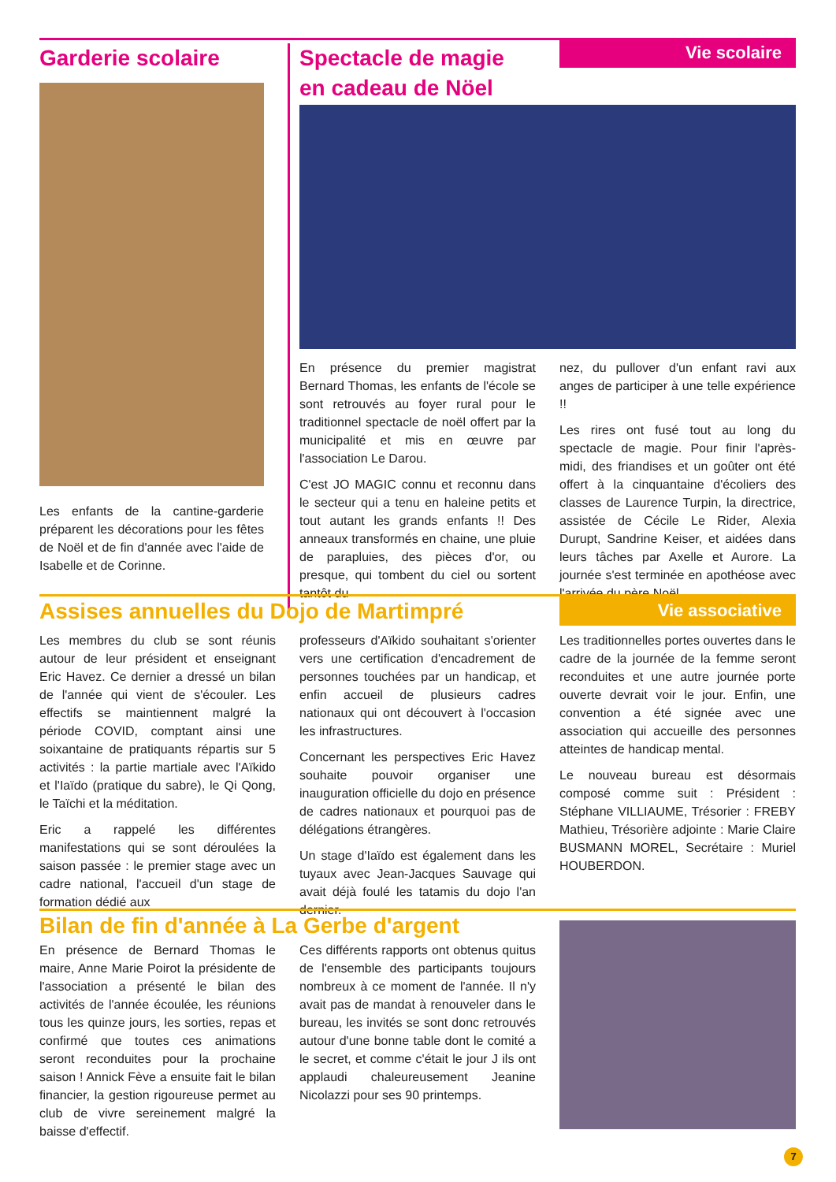Vie scolaire
Garderie scolaire
Les enfants de la cantine-garderie préparent les décorations pour les fêtes de Noël et de fin d'année avec l'aide de Isabelle et de Corinne.
Spectacle de magie
en cadeau de Nöel
En présence du premier magistrat Bernard Thomas, les enfants de l'école se sont retrouvés au foyer rural pour le traditionnel spectacle de noël offert par la municipalité et mis en œuvre par l'association Le Darou.
C'est JO MAGIC connu et reconnu dans le secteur qui a tenu en haleine petits et tout autant les grands enfants !! Des anneaux transformés en chaine, une pluie de parapluies, des pièces d'or, ou presque, qui tombent du ciel ou sortent tantôt du
nez, du pullover d'un enfant ravi aux anges de participer à une telle expérience !!
Les rires ont fusé tout au long du spectacle de magie. Pour finir l'après-midi, des friandises et un goûter ont été offert à la cinquantaine d'écoliers des classes de Laurence Turpin, la directrice, assistée de Cécile Le Rider, Alexia Durupt, Sandrine Keiser, et aidées dans leurs tâches par Axelle et Aurore. La journée s'est terminée en apothéose avec l'arrivée du père Noël.
Vie associative
Assises annuelles du Dojo de Martimpré
Les membres du club se sont réunis autour de leur président et enseignant Eric Havez. Ce dernier a dressé un bilan de l'année qui vient de s'écouler. Les effectifs se maintiennent malgré la période COVID, comptant ainsi une soixantaine de pratiquants répartis sur 5 activités : la partie martiale avec l'Aïkido et l'Iaïdo (pratique du sabre), le Qi Qong, le Taïchi et la méditation.
Eric a rappelé les différentes manifestations qui se sont déroulées la saison passée : le premier stage avec un cadre national, l'accueil d'un stage de formation dédié aux
professeurs d'Aïkido souhaitant s'orienter vers une certification d'encadrement de personnes touchées par un handicap, et enfin accueil de plusieurs cadres nationaux qui ont découvert à l'occasion les infrastructures.
Concernant les perspectives Eric Havez souhaite pouvoir organiser une inauguration officielle du dojo en présence de cadres nationaux et pourquoi pas de délégations étrangères.
Un stage d'Iaïdo est également dans les tuyaux avec Jean-Jacques Sauvage qui avait déjà foulé les tatamis du dojo l'an dernier.
Les traditionnelles portes ouvertes dans le cadre de la journée de la femme seront reconduites et une autre journée porte ouverte devrait voir le jour. Enfin, une convention a été signée avec une association qui accueille des personnes atteintes de handicap mental.
Le nouveau bureau est désormais composé comme suit : Président : Stéphane VILLIAUME, Trésorier : FREBY Mathieu, Trésorière adjointe : Marie Claire BUSMANN MOREL, Secrétaire : Muriel HOUBERDON.
Bilan de fin d'année à La Gerbe d'argent
En présence de Bernard Thomas le maire, Anne Marie Poirot la présidente de l'association a présenté le bilan des activités de l'année écoulée, les réunions tous les quinze jours, les sorties, repas et confirmé que toutes ces animations seront reconduites pour la prochaine saison ! Annick Fève a ensuite fait le bilan financier, la gestion rigoureuse permet au club de vivre sereinement malgré la baisse d'effectif.
Ces différents rapports ont obtenus quitus de l'ensemble des participants toujours nombreux à ce moment de l'année. Il n'y avait pas de mandat à renouveler dans le bureau, les invités se sont donc retrouvés autour d'une bonne table dont le comité a le secret, et comme c'était le jour J ils ont applaudi chaleureusement Jeanine Nicolazzi pour ses 90 printemps.
7